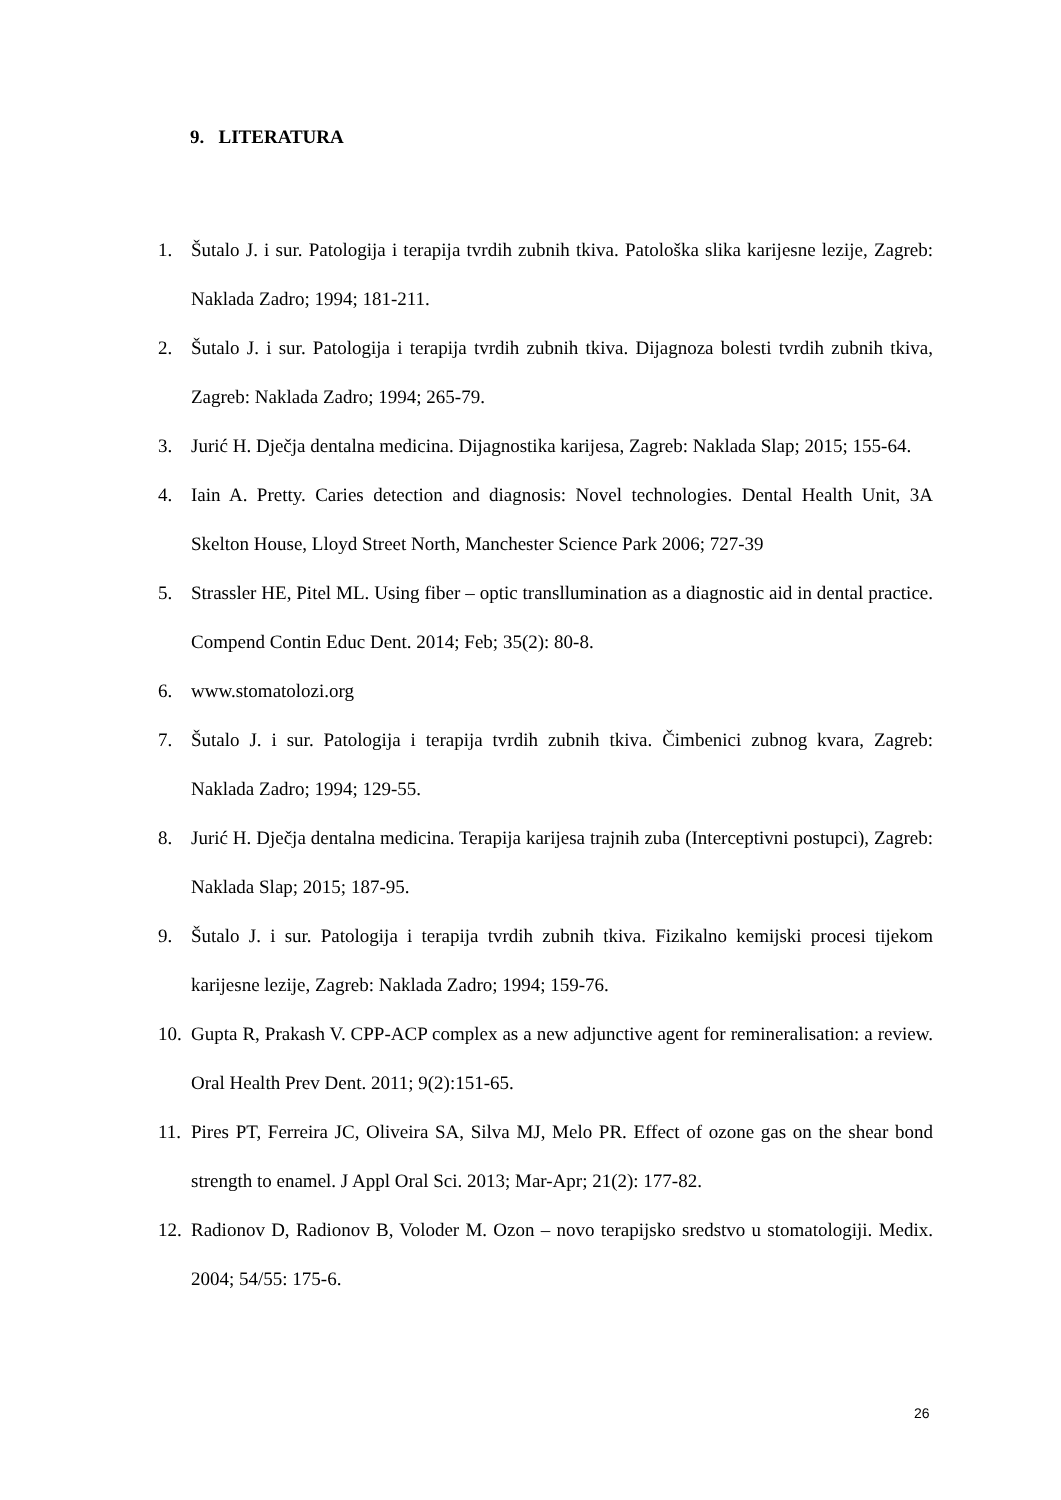9. LITERATURA
1. Šutalo J. i sur. Patologija i terapija tvrdih zubnih tkiva. Patološka slika karijesne lezije, Zagreb: Naklada Zadro; 1994; 181-211.
2. Šutalo J. i sur. Patologija i terapija tvrdih zubnih tkiva. Dijagnoza bolesti tvrdih zubnih tkiva, Zagreb: Naklada Zadro; 1994; 265-79.
3. Jurić H. Dječja dentalna medicina. Dijagnostika karijesa, Zagreb: Naklada Slap; 2015; 155-64.
4. Iain A. Pretty. Caries detection and diagnosis: Novel technologies. Dental Health Unit, 3A Skelton House, Lloyd Street North, Manchester Science Park 2006; 727-39
5. Strassler HE, Pitel ML. Using fiber – optic transllumination as a diagnostic aid in dental practice. Compend Contin Educ Dent. 2014; Feb; 35(2): 80-8.
6. www.stomatolozi.org
7. Šutalo J. i sur. Patologija i terapija tvrdih zubnih tkiva. Čimbenici zubnog kvara, Zagreb: Naklada Zadro; 1994; 129-55.
8. Jurić H. Dječja dentalna medicina. Terapija karijesa trajnih zuba (Interceptivni postupci), Zagreb: Naklada Slap; 2015; 187-95.
9. Šutalo J. i sur. Patologija i terapija tvrdih zubnih tkiva. Fizikalno kemijski procesi tijekom karijesne lezije, Zagreb: Naklada Zadro; 1994; 159-76.
10. Gupta R, Prakash V. CPP-ACP complex as a new adjunctive agent for remineralisation: a review. Oral Health Prev Dent. 2011; 9(2):151-65.
11. Pires PT, Ferreira JC, Oliveira SA, Silva MJ, Melo PR. Effect of ozone gas on the shear bond strength to enamel. J Appl Oral Sci. 2013; Mar-Apr; 21(2): 177-82.
12. Radionov D, Radionov B, Voloder M. Ozon – novo terapijsko sredstvo u stomatologiji. Medix. 2004; 54/55: 175-6.
26